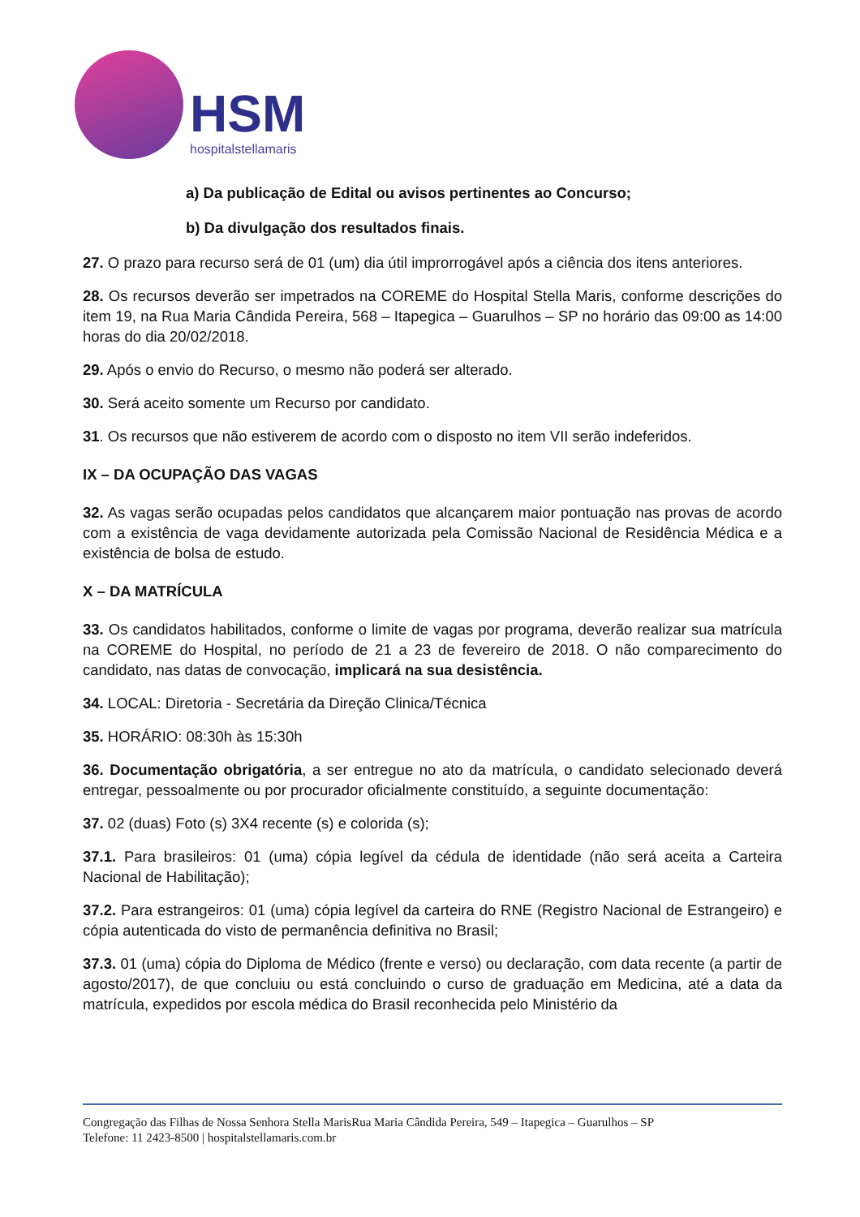HSM
hospitalstellamaris
a) Da publicação de Edital ou avisos pertinentes ao Concurso;
b) Da divulgação dos resultados finais.
27. O prazo para recurso será de 01 (um) dia útil improrrogável após a ciência dos itens anteriores.
28. Os recursos deverão ser impetrados na COREME do Hospital Stella Maris, conforme descrições do item 19, na Rua Maria Cândida Pereira, 568 – Itapegica – Guarulhos – SP no horário das 09:00 as 14:00 horas do dia 20/02/2018.
29. Após o envio do Recurso, o mesmo não poderá ser alterado.
30. Será aceito somente um Recurso por candidato.
31. Os recursos que não estiverem de acordo com o disposto no item VII serão indeferidos.
IX – DA OCUPAÇÃO DAS VAGAS
32. As vagas serão ocupadas pelos candidatos que alcançarem maior pontuação nas provas de acordo com a existência de vaga devidamente autorizada pela Comissão Nacional de Residência Médica e a existência de bolsa de estudo.
X – DA MATRÍCULA
33. Os candidatos habilitados, conforme o limite de vagas por programa, deverão realizar sua matrícula na COREME do Hospital, no período de 21 a 23 de fevereiro de 2018. O não comparecimento do candidato, nas datas de convocação, implicará na sua desistência.
34. LOCAL: Diretoria - Secretária da Direção Clinica/Técnica
35. HORÁRIO: 08:30h às 15:30h
36. Documentação obrigatória, a ser entregue no ato da matrícula, o candidato selecionado deverá entregar, pessoalmente ou por procurador oficialmente constituído, a seguinte documentação:
37. 02 (duas) Foto (s) 3X4 recente (s) e colorida (s);
37.1. Para brasileiros: 01 (uma) cópia legível da cédula de identidade (não será aceita a Carteira Nacional de Habilitação);
37.2. Para estrangeiros: 01 (uma) cópia legível da carteira do RNE (Registro Nacional de Estrangeiro) e cópia autenticada do visto de permanência definitiva no Brasil;
37.3. 01 (uma) cópia do Diploma de Médico (frente e verso) ou declaração, com data recente (a partir de agosto/2017), de que concluiu ou está concluindo o curso de graduação em Medicina, até a data da matrícula, expedidos por escola médica do Brasil reconhecida pelo Ministério da
Congregação das Filhas de Nossa Senhora Stella MarisRua Maria Cândida Pereira, 549 – Itapegica – Guarulhos – SP
Telefone: 11 2423-8500 | hospitalstellamaris.com.br